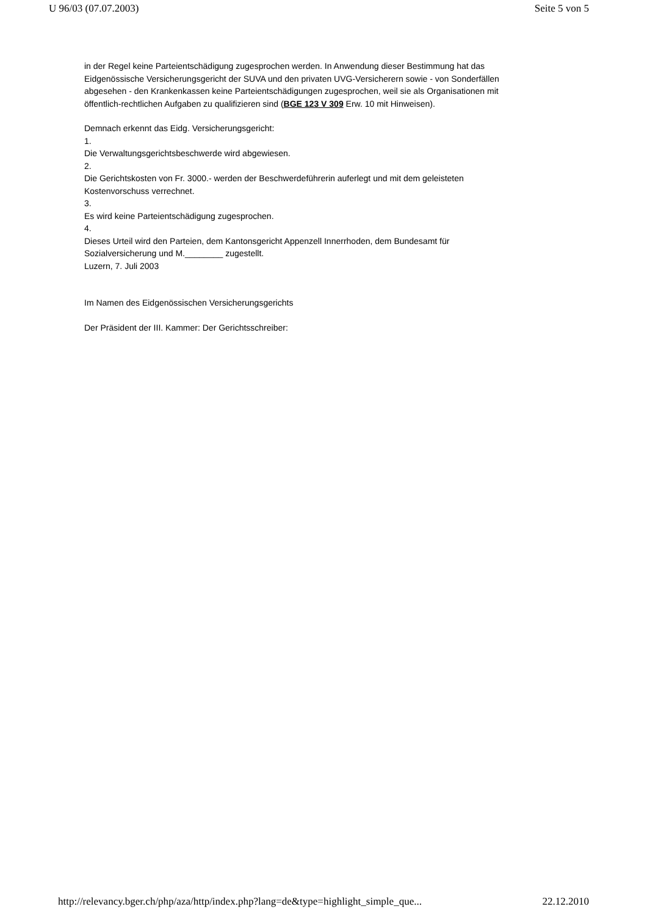U 96/03 (07.07.2003) Seite 5 von 5
in der Regel keine Parteientschädigung zugesprochen werden. In Anwendung dieser Bestimmung hat das Eidgenössische Versicherungsgericht der SUVA und den privaten UVG-Versicherern sowie - von Sonderfällen abgesehen - den Krankenkassen keine Parteientschädigungen zugesprochen, weil sie als Organisationen mit öffentlich-rechtlichen Aufgaben zu qualifizieren sind (BGE 123 V 309 Erw. 10 mit Hinweisen).
Demnach erkennt das Eidg. Versicherungsgericht:
1.
Die Verwaltungsgerichtsbeschwerde wird abgewiesen.
2.
Die Gerichtskosten von Fr. 3000.- werden der Beschwerdeführerin auferlegt und mit dem geleisteten Kostenvorschuss verrechnet.
3.
Es wird keine Parteientschädigung zugesprochen.
4.
Dieses Urteil wird den Parteien, dem Kantonsgericht Appenzell Innerrhoden, dem Bundesamt für Sozialversicherung und M.________ zugestellt.
Luzern, 7. Juli 2003
Im Namen des Eidgenössischen Versicherungsgerichts
Der Präsident der III. Kammer: Der Gerichtsschreiber:
http://relevancy.bger.ch/php/aza/http/index.php?lang=de&type=highlight_simple_que... 22.12.2010